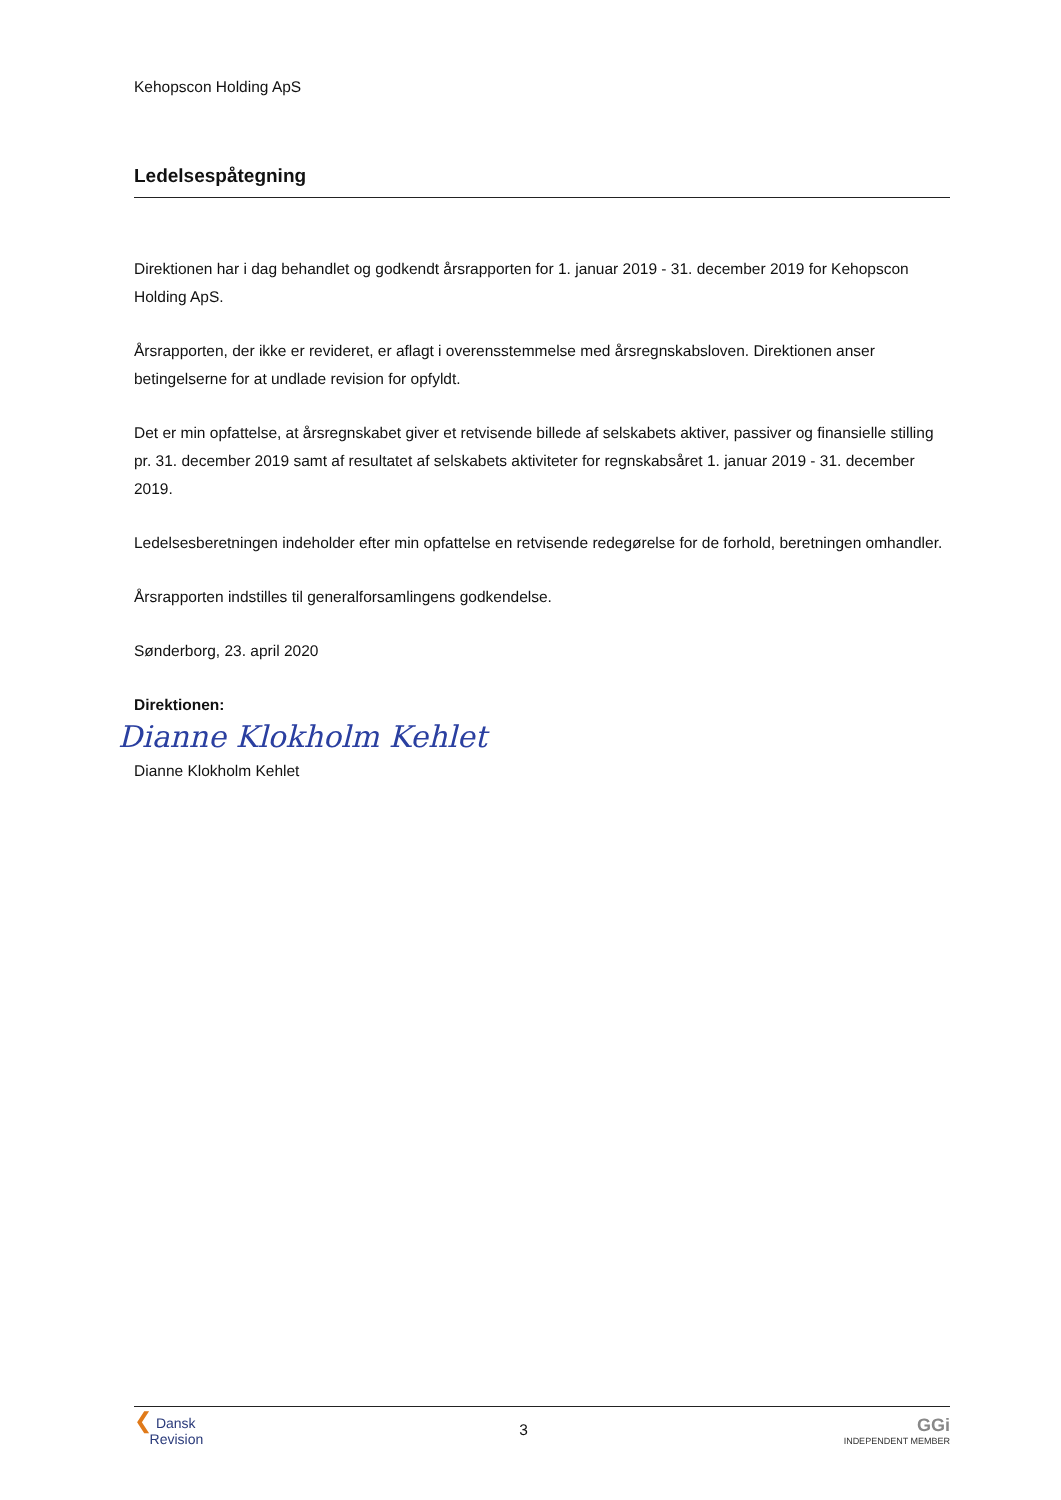Kehopscon Holding ApS
Ledelsespåtegning
Direktionen har i dag behandlet og godkendt årsrapporten for 1. januar 2019 - 31. december 2019 for Kehopscon Holding ApS.
Årsrapporten, der ikke er revideret, er aflagt i overensstemmelse med årsregnskabsloven. Direktionen anser betingelserne for at undlade revision for opfyldt.
Det er min opfattelse, at årsregnskabet giver et retvisende billede af selskabets aktiver, passiver og finansielle stilling pr. 31. december 2019 samt af resultatet af selskabets aktiviteter for regnskabsåret 1. januar 2019 - 31. december 2019.
Ledelsesberetningen indeholder efter min opfattelse en retvisende redegørelse for de forhold, beretningen omhandler.
Årsrapporten indstilles til generalforsamlingens godkendelse.
Sønderborg, 23. april 2020
Direktionen:
Dianne Klokholm Kehlet
Dianne Klokholm Kehlet
❮ Dansk
Revision
3
GGi
INDEPENDENT MEMBER